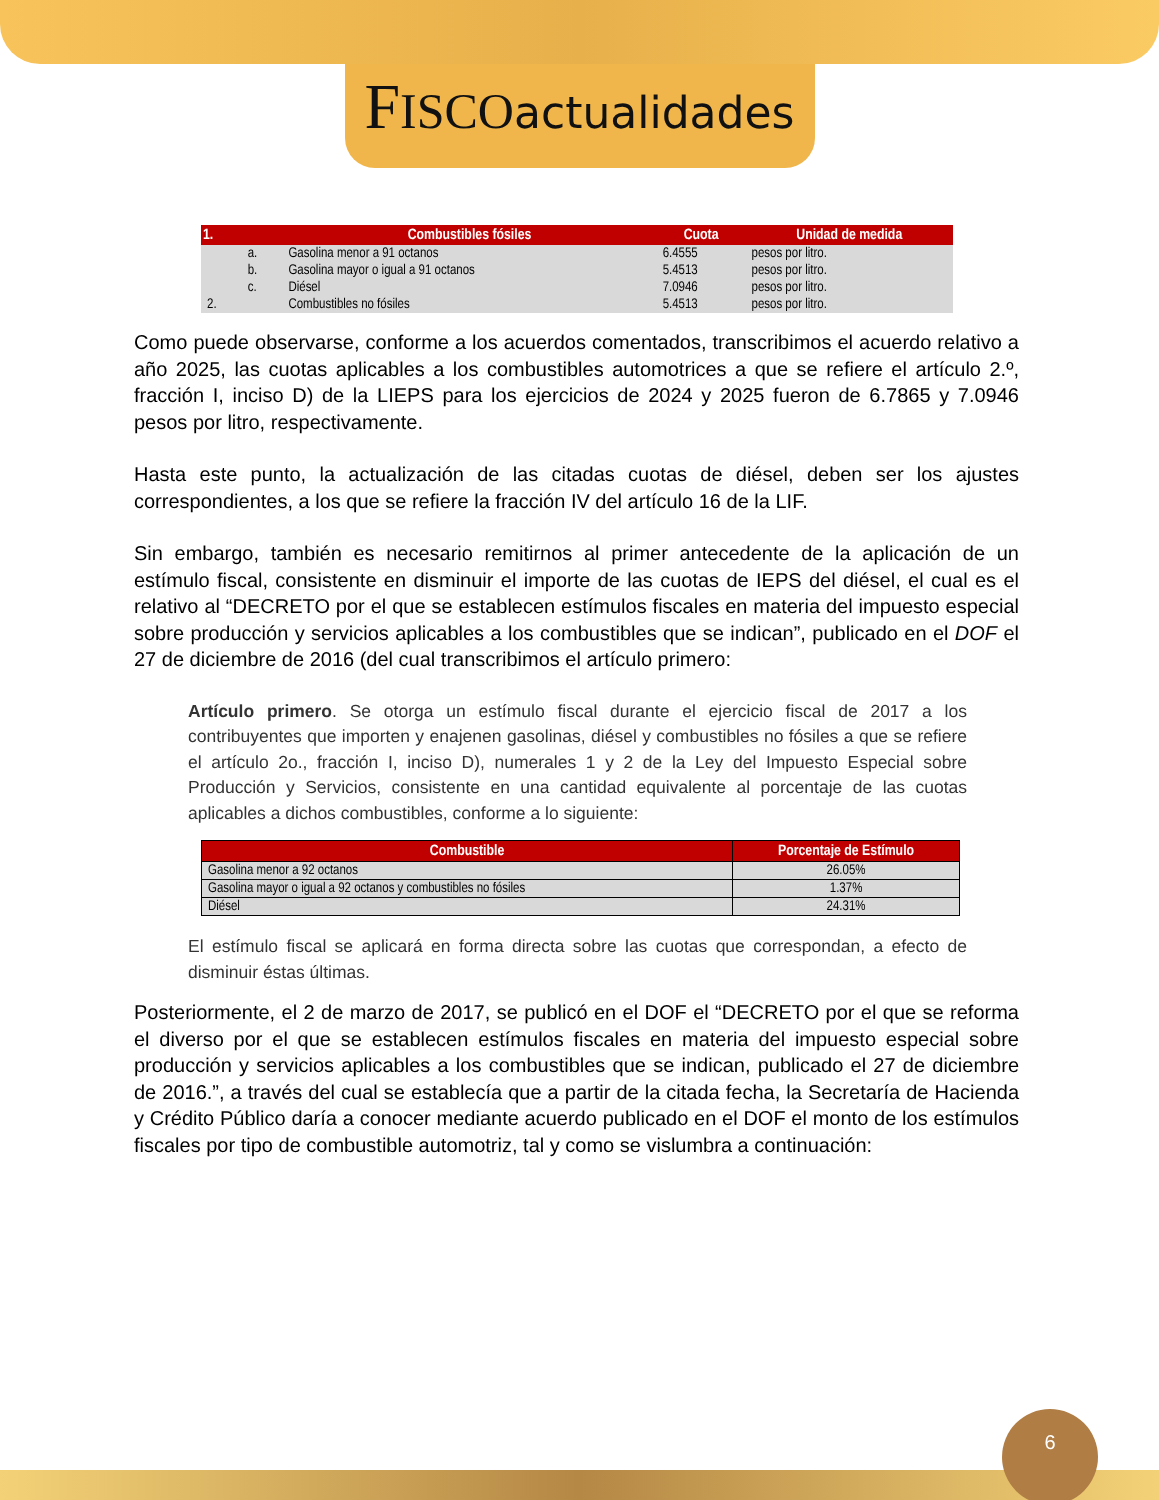FISCO actualidades
| 1. | | Combustibles fósiles | Cuota | Unidad de medida |
| --- | --- | --- | --- | --- |
| | a. | Gasolina menor a 91 octanos | 6.4555 | pesos por litro. |
| | b. | Gasolina mayor o igual a 91 octanos | 5.4513 | pesos por litro. |
| | c. | Diésel | 7.0946 | pesos por litro. |
| 2. | | Combustibles no fósiles | 5.4513 | pesos por litro. |
Como puede observarse, conforme a los acuerdos comentados, transcribimos el acuerdo relativo a año 2025, las cuotas aplicables a los combustibles automotrices a que se refiere el artículo 2.º, fracción I, inciso D) de la LIEPS para los ejercicios de 2024 y 2025 fueron de 6.7865 y 7.0946 pesos por litro, respectivamente.
Hasta este punto, la actualización de las citadas cuotas de diésel, deben ser los ajustes correspondientes, a los que se refiere la fracción IV del artículo 16 de la LIF.
Sin embargo, también es necesario remitirnos al primer antecedente de la aplicación de un estímulo fiscal, consistente en disminuir el importe de las cuotas de IEPS del diésel, el cual es el relativo al “DECRETO por el que se establecen estímulos fiscales en materia del impuesto especial sobre producción y servicios aplicables a los combustibles que se indican”, publicado en el DOF el 27 de diciembre de 2016 (del cual transcribimos el artículo primero:
Artículo primero. Se otorga un estímulo fiscal durante el ejercicio fiscal de 2017 a los contribuyentes que importen y enajenen gasolinas, diésel y combustibles no fósiles a que se refiere el artículo 2o., fracción I, inciso D), numerales 1 y 2 de la Ley del Impuesto Especial sobre Producción y Servicios, consistente en una cantidad equivalente al porcentaje de las cuotas aplicables a dichos combustibles, conforme a lo siguiente:
| Combustible | Porcentaje de Estímulo |
| --- | --- |
| Gasolina menor a 92 octanos | 26.05% |
| Gasolina mayor o igual a 92 octanos y combustibles no fósiles | 1.37% |
| Diésel | 24.31% |
El estímulo fiscal se aplicará en forma directa sobre las cuotas que correspondan, a efecto de disminuir éstas últimas.
Posteriormente, el 2 de marzo de 2017, se publicó en el DOF el “DECRETO por el que se reforma el diverso por el que se establecen estímulos fiscales en materia del impuesto especial sobre producción y servicios aplicables a los combustibles que se indican, publicado el 27 de diciembre de 2016.”, a través del cual se establecía que a partir de la citada fecha, la Secretaría de Hacienda y Crédito Público daría a conocer mediante acuerdo publicado en el DOF el monto de los estímulos fiscales por tipo de combustible automotriz, tal y como se vislumbra a continuación:
6